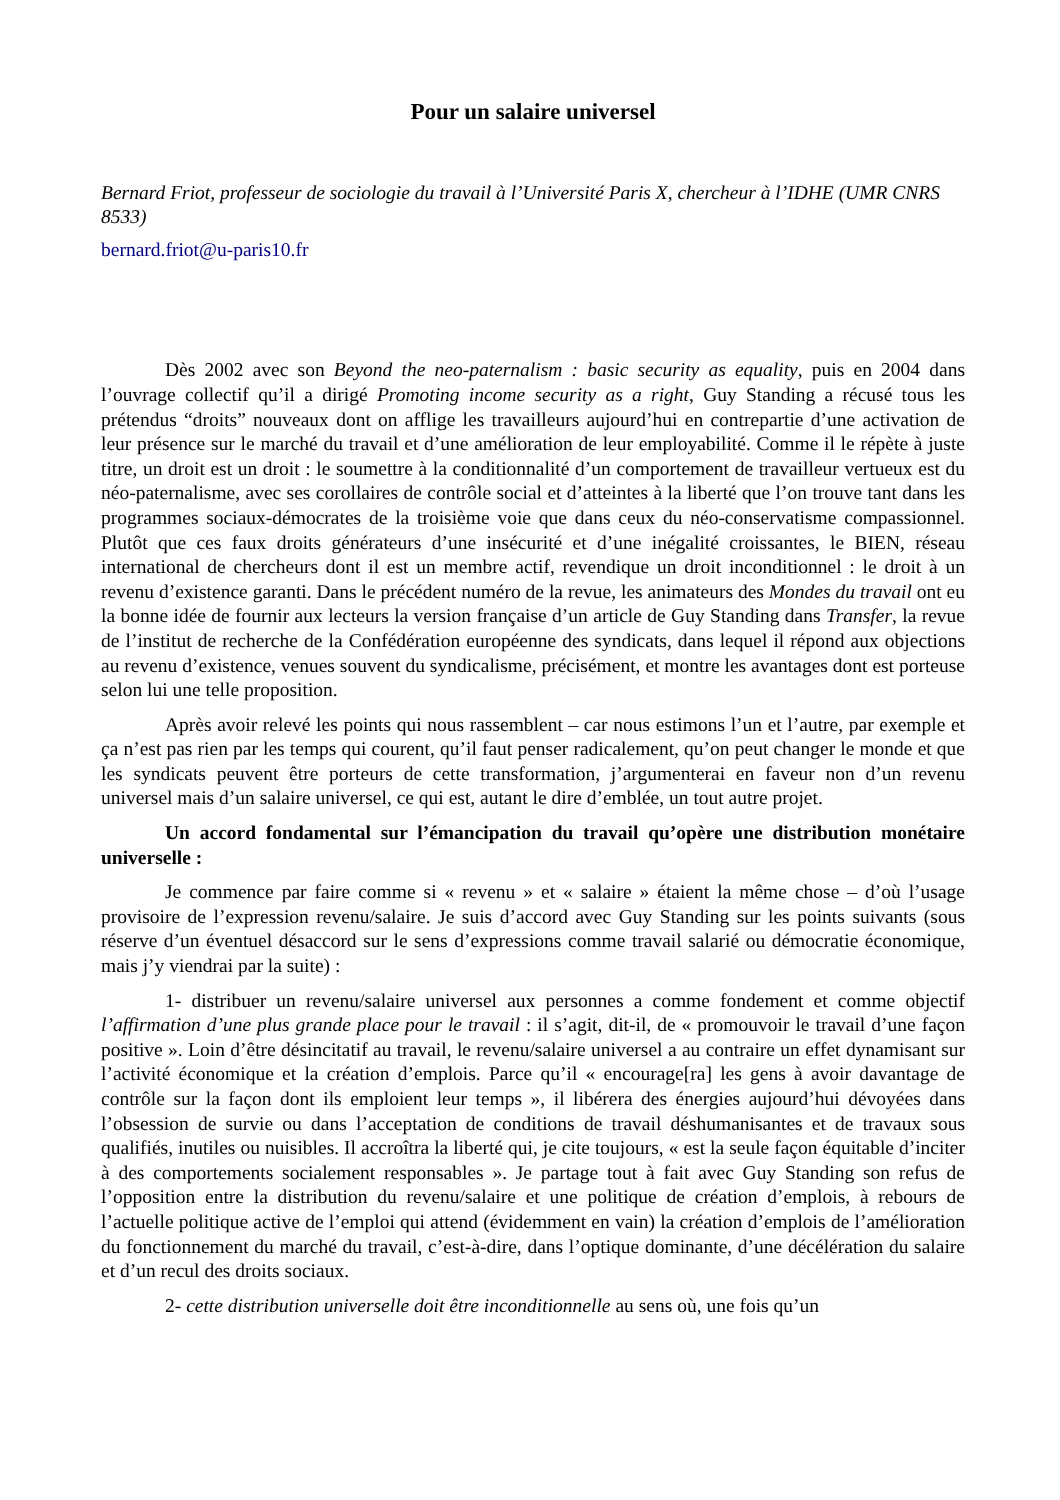Pour un salaire universel
Bernard Friot, professeur de sociologie du travail à l’Université Paris X, chercheur à l’IDHE (UMR CNRS 8533)
bernard.friot@u-paris10.fr
Dès 2002 avec son Beyond the neo-paternalism : basic security as equality, puis en 2004 dans l’ouvrage collectif qu’il a dirigé Promoting income security as a right, Guy Standing a récusé tous les prétendus “droits” nouveaux dont on afflige les travailleurs aujourd’hui en contrepartie d’une activation de leur présence sur le marché du travail et d’une amélioration de leur employabilité. Comme il le répète à juste titre, un droit est un droit : le soumettre à la conditionnalité d’un comportement de travailleur vertueux est du néo-paternalisme, avec ses corollaires de contrôle social et d’atteintes à la liberté que l’on trouve tant dans les programmes sociaux-démocrates de la troisième voie que dans ceux du néo-conservatisme compassionnel. Plutôt que ces faux droits générateurs d’une insécurité et d’une inégalité croissantes, le BIEN, réseau international de chercheurs dont il est un membre actif, revendique un droit inconditionnel : le droit à un revenu d’existence garanti. Dans le précédent numéro de la revue, les animateurs des Mondes du travail ont eu la bonne idée de fournir aux lecteurs la version française d’un article de Guy Standing dans Transfer, la revue de l’institut de recherche de la Confédération européenne des syndicats, dans lequel il répond aux objections au revenu d’existence, venues souvent du syndicalisme, précisément, et montre les avantages dont est porteuse selon lui une telle proposition.
Après avoir relevé les points qui nous rassemblent – car nous estimons l’un et l’autre, par exemple et ça n’est pas rien par les temps qui courent, qu’il faut penser radicalement, qu’on peut changer le monde et que les syndicats peuvent être porteurs de cette transformation, j’argumenterai en faveur non d’un revenu universel mais d’un salaire universel, ce qui est, autant le dire d’emblée, un tout autre projet.
Un accord fondamental sur l’émancipation du travail qu’opère une distribution monétaire universelle :
Je commence par faire comme si « revenu » et « salaire » étaient la même chose – d’où l’usage provisoire de l’expression revenu/salaire. Je suis d’accord avec Guy Standing sur les points suivants (sous réserve d’un éventuel désaccord sur le sens d’expressions comme travail salarié ou démocratie économique, mais j’y viendrai par la suite) :
1- distribuer un revenu/salaire universel aux personnes a comme fondement et comme objectif l’affirmation d’une plus grande place pour le travail : il s’agit, dit-il, de « promouvoir le travail d’une façon positive ». Loin d’être désincitatif au travail, le revenu/salaire universel a au contraire un effet dynamisant sur l’activité économique et la création d’emplois. Parce qu’il « encourage[ra] les gens à avoir davantage de contrôle sur la façon dont ils emploient leur temps », il libérera des énergies aujourd’hui dévoyées dans l’obsession de survie ou dans l’acceptation de conditions de travail déshumanisantes et de travaux sous qualifiés, inutiles ou nuisibles. Il accroîtra la liberté qui, je cite toujours, « est la seule façon équitable d’inciter à des comportements socialement responsables ». Je partage tout à fait avec Guy Standing son refus de l’opposition entre la distribution du revenu/salaire et une politique de création d’emplois, à rebours de l’actuelle politique active de l’emploi qui attend (évidemment en vain) la création d’emplois de l’amélioration du fonctionnement du marché du travail, c’est-à-dire, dans l’optique dominante, d’une décélération du salaire et d’un recul des droits sociaux.
2- cette distribution universelle doit être inconditionnelle au sens où, une fois qu’un